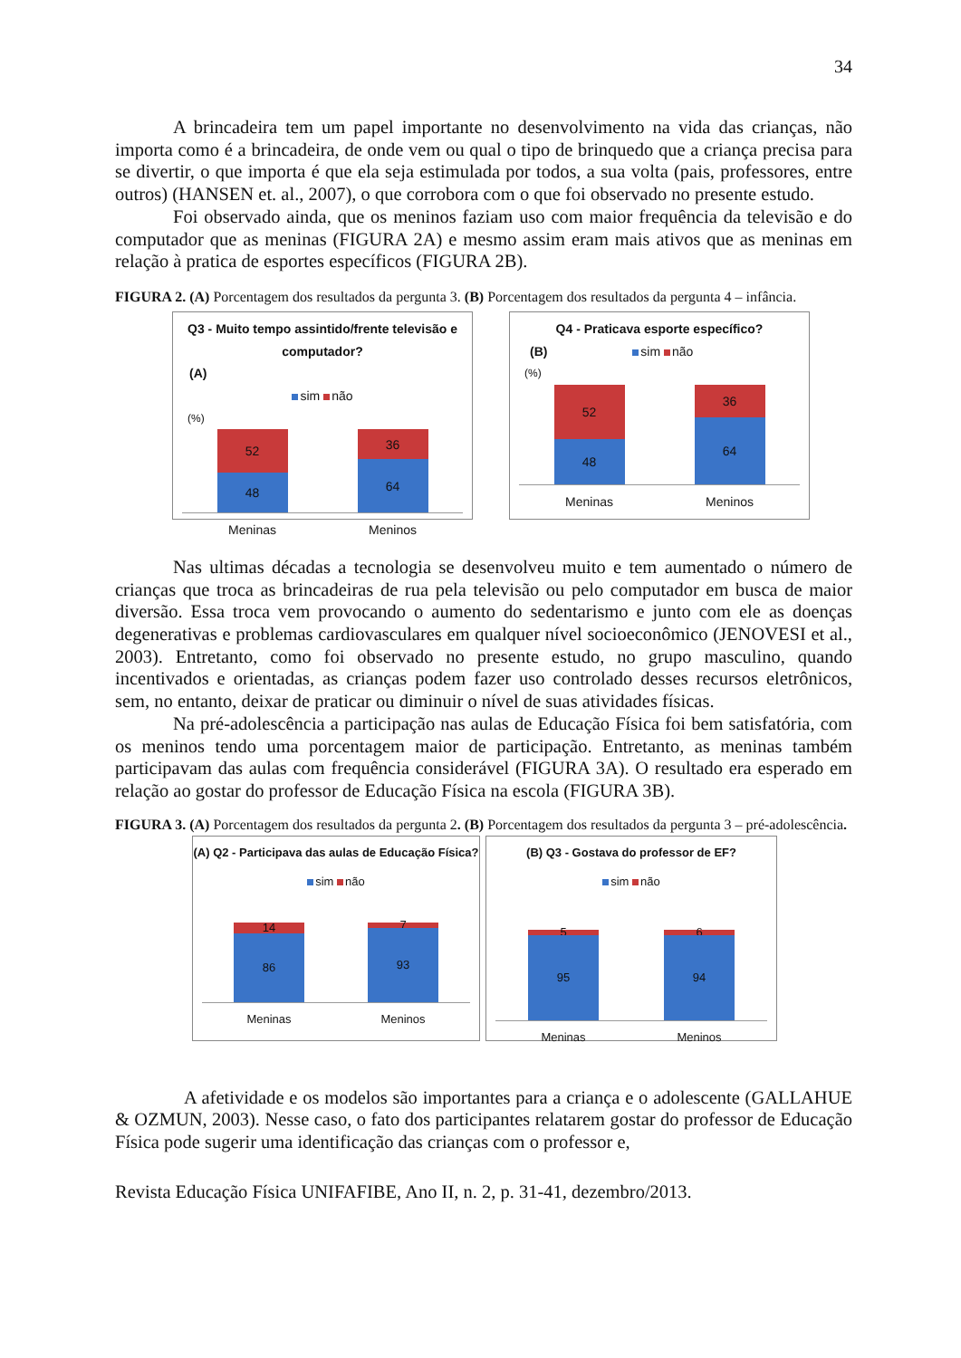34
A brincadeira tem um papel importante no desenvolvimento na vida das crianças, não importa como é a brincadeira, de onde vem ou qual o tipo de brinquedo que a criança precisa para se divertir, o que importa é que ela seja estimulada por todos, a sua volta (pais, professores, entre outros) (HANSEN et. al., 2007), o que corrobora com o que foi observado no presente estudo.
Foi observado ainda, que os meninos faziam uso com maior frequência da televisão e do computador que as meninas (FIGURA 2A) e mesmo assim eram mais ativos que as meninas em relação à pratica de esportes específicos (FIGURA 2B).
FIGURA 2. (A) Porcentagem dos resultados da pergunta 3. (B) Porcentagem dos resultados da pergunta 4 – infância.
Q3 - Muito tempo assintido/frente televisão e computador?
(A)
sim não
(%)
52
48
36
64
Meninas Meninos
Q4 - Praticava esporte específico?
(B) sim não
(%)
52
48
36
64
Meninas Meninos
Nas ultimas décadas a tecnologia se desenvolveu muito e tem aumentado o número de crianças que troca as brincadeiras de rua pela televisão ou pelo computador em busca de maior diversão. Essa troca vem provocando o aumento do sedentarismo e junto com ele as doenças degenerativas e problemas cardiovasculares em qualquer nível socioeconômico (JENOVESI et al., 2003). Entretanto, como foi observado no presente estudo, no grupo masculino, quando incentivados e orientadas, as crianças podem fazer uso controlado desses recursos eletrônicos, sem, no entanto, deixar de praticar ou diminuir o nível de suas atividades físicas.
Na pré-adolescência a participação nas aulas de Educação Física foi bem satisfatória, com os meninos tendo uma porcentagem maior de participação. Entretanto, as meninas também participavam das aulas com frequência considerável (FIGURA 3A). O resultado era esperado em relação ao gostar do professor de Educação Física na escola (FIGURA 3B).
FIGURA 3. (A) Porcentagem dos resultados da pergunta 2. (B) Porcentagem dos resultados da pergunta 3 – pré-adolescência.
(A) Q2 - Participava das aulas de Educação Física?
sim não
14
86
7
93
Meninas Meninos
(B) Q3 - Gostava do professor de EF?
sim não
5
95
6
94
Meninas Meninos
A afetividade e os modelos são importantes para a criança e o adolescente (GALLAHUE & OZMUN, 2003). Nesse caso, o fato dos participantes relatarem gostar do professor de Educação Física pode sugerir uma identificação das crianças com o professor e,
Revista Educação Física UNIFAFIBE, Ano II, n. 2, p. 31-41, dezembro/2013.